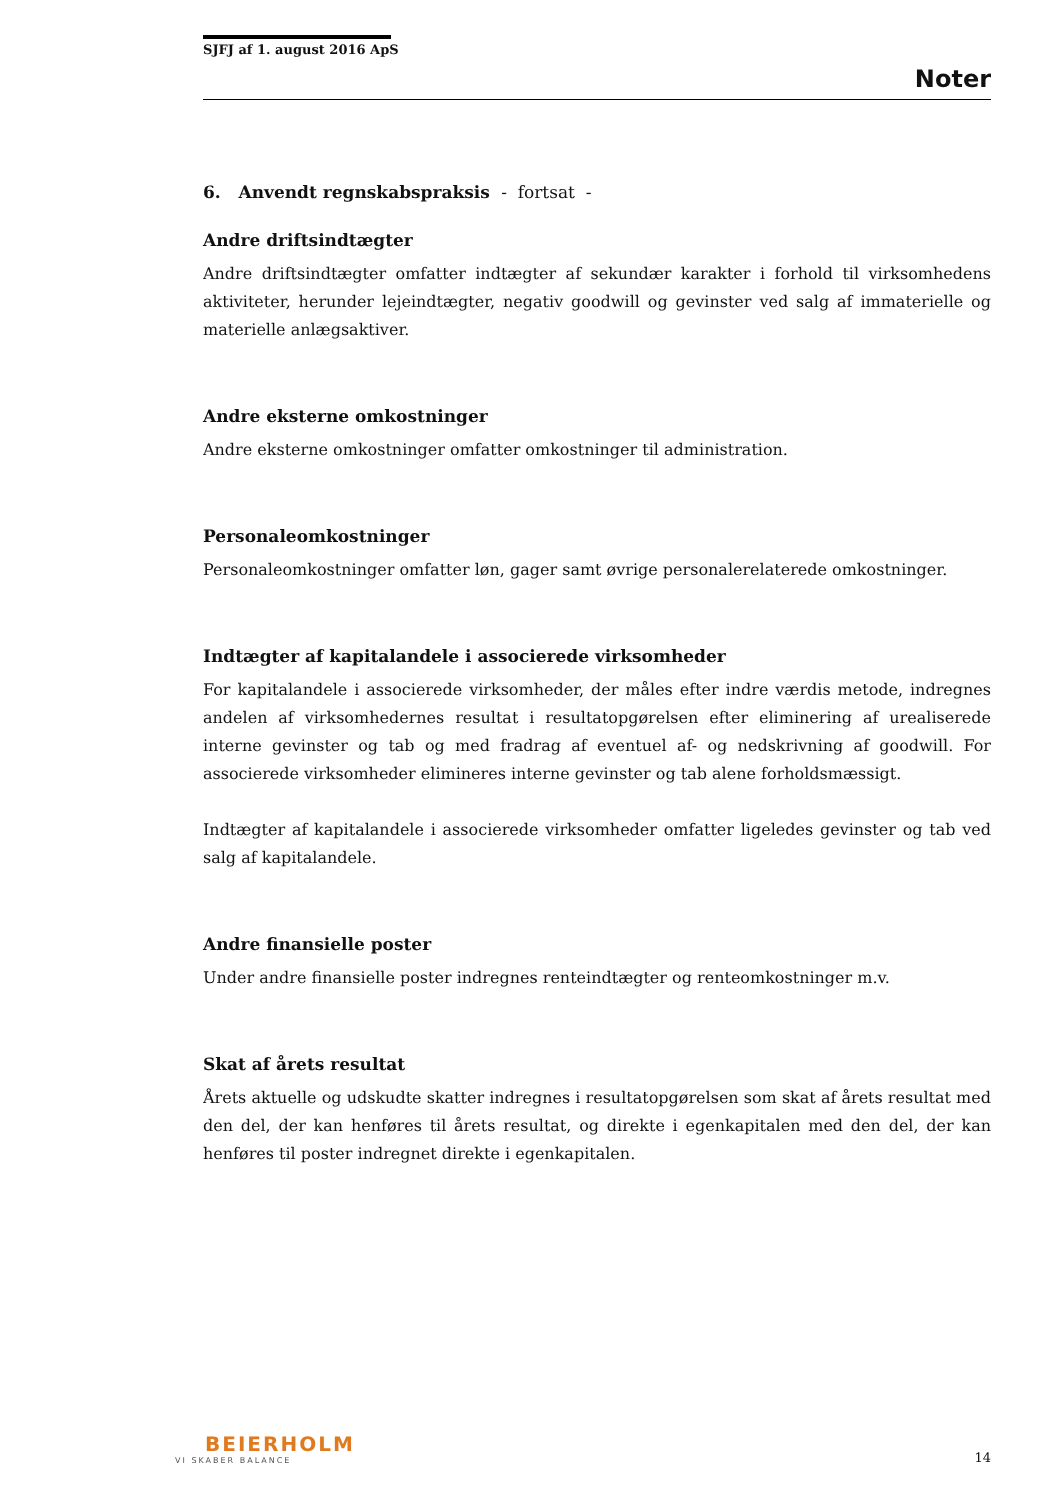SJFJ af 1. august 2016 ApS
Noter
6. Anvendt regnskabspraksis - fortsat -
Andre driftsindtægter
Andre driftsindtægter omfatter indtægter af sekundær karakter i forhold til virksomhedens aktiviteter, herunder lejeindtægter, negativ goodwill og gevinster ved salg af immaterielle og materielle anlægsaktiver.
Andre eksterne omkostninger
Andre eksterne omkostninger omfatter omkostninger til administration.
Personaleomkostninger
Personaleomkostninger omfatter løn, gager samt øvrige personalerelaterede omkostninger.
Indtægter af kapitalandele i associerede virksomheder
For kapitalandele i associerede virksomheder, der måles efter indre værdis metode, indregnes andelen af virksomhedernes resultat i resultatopgørelsen efter eliminering af urealiserede interne gevinster og tab og med fradrag af eventuel af- og nedskrivning af goodwill. For associerede virksomheder elimineres interne gevinster og tab alene forholdsmæssigt.
Indtægter af kapitalandele i associerede virksomheder omfatter ligeledes gevinster og tab ved salg af kapitalandele.
Andre finansielle poster
Under andre finansielle poster indregnes renteindtægter og renteomkostninger m.v.
Skat af årets resultat
Årets aktuelle og udskudte skatter indregnes i resultatopgørelsen som skat af årets resultat med den del, der kan henføres til årets resultat, og direkte i egenkapitalen med den del, der kan henføres til poster indregnet direkte i egenkapitalen.
BEIERHOLM
VI SKABER BALANCE
14